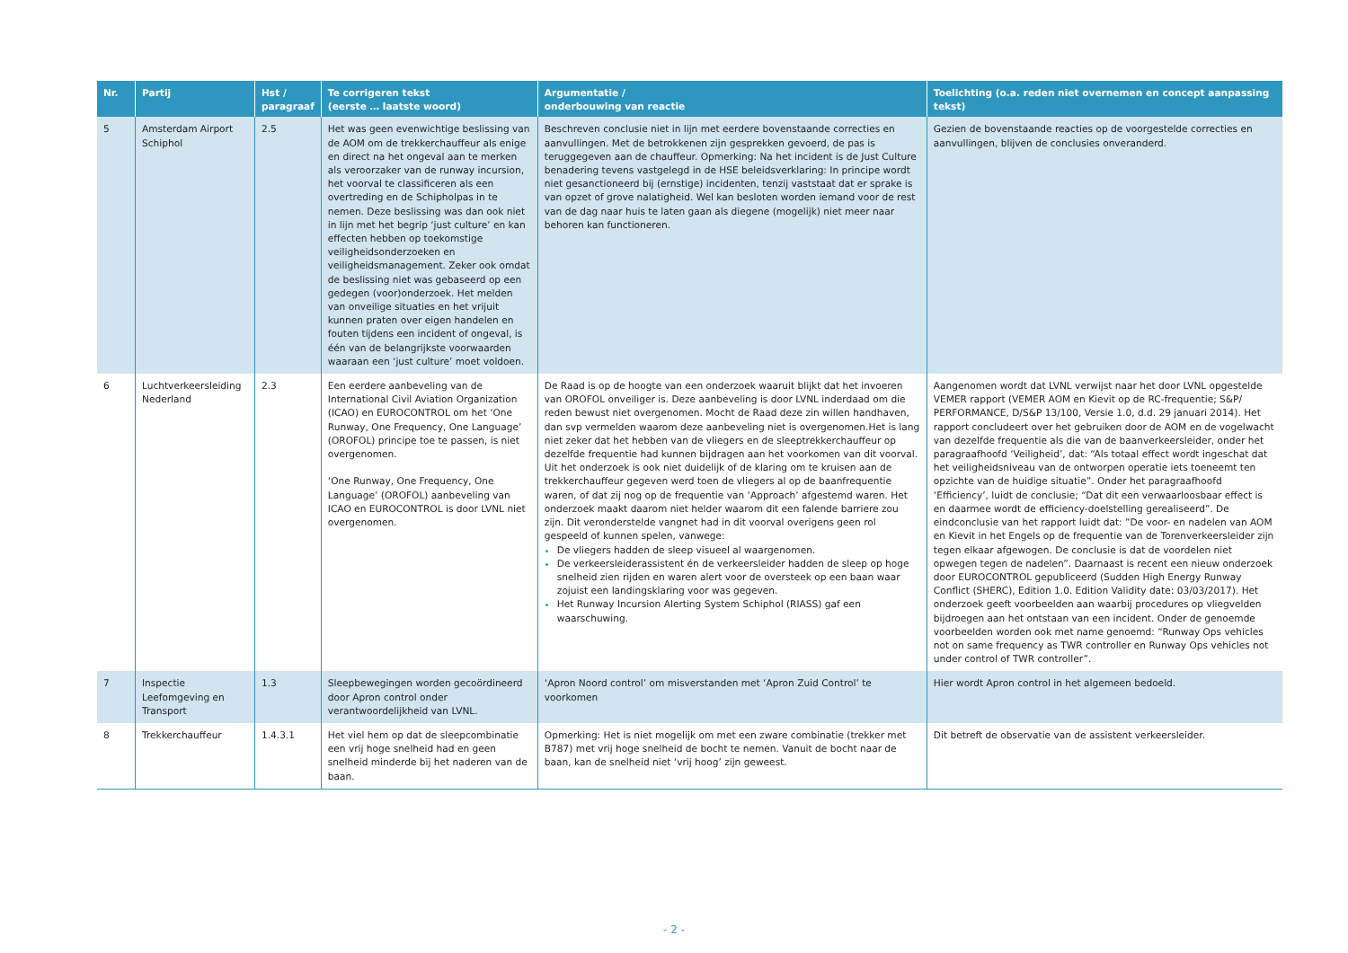| Nr. | Partij | Hst / paragraaf | Te corrigeren tekst (eerste … laatste woord) | Argumentatie / onderbouwing van reactie | Toelichting (o.a. reden niet overnemen en concept aanpassing tekst) |
| --- | --- | --- | --- | --- | --- |
| 5 | Amsterdam Airport Schiphol | 2.5 | Het was geen evenwichtige beslissing van de AOM om de trekkerchauffeur als enige en direct na het ongeval aan te merken als veroorzaker van de runway incursion, het voorval te classificeren als een overtreding en de Schipholpas in te nemen. Deze beslissing was dan ook niet in lijn met het begrip ‘just culture’ en kan effecten hebben op toekomstige veiligheidsonderzoeken en veiligheidsmanagement. Zeker ook omdat de beslissing niet was gebaseerd op een gedegen (voor)onderzoek. Het melden van onveilige situaties en het vrijuit kunnen praten over eigen handelen en fouten tijdens een incident of ongeval, is één van de belangrijkste voorwaarden waaraan een ‘just culture’ moet voldoen. | Beschreven conclusie niet in lijn met eerdere bovenstaande correcties en aanvullingen. Met de betrokkenen zijn gesprekken gevoerd, de pas is teruggegeven aan de chauffeur. Opmerking: Na het incident is de Just Culture benadering tevens vastgelegd in de HSE beleidsverklaring: In principe wordt niet gesanctioneerd bij (ernstige) incidenten, tenzij vaststaat dat er sprake is van opzet of grove nalatigheid. Wel kan besloten worden iemand voor de rest van de dag naar huis te laten gaan als diegene (mogelijk) niet meer naar behoren kan functioneren. | Gezien de bovenstaande reacties op de voorgestelde correcties en aanvullingen, blijven de conclusies onveranderd. |
| 6 | Luchtverkeersleiding Nederland | 2.3 | Een eerdere aanbeveling van de International Civil Aviation Organization (ICAO) en EUROCONTROL om het ‘One Runway, One Frequency, One Language’ (OROFOL) principe toe te passen, is niet overgenomen. ‘One Runway, One Frequency, One Language’ (OROFOL) aanbeveling van ICAO en EUROCONTROL is door LVNL niet overgenomen. | De Raad is op de hoogte van een onderzoek waaruit blijkt dat het invoeren van OROFOL onveiliger is. Deze aanbeveling is door LVNL inderdaad om die reden bewust niet overgenomen. Mocht de Raad deze zin willen handhaven, dan svp vermelden waarom deze aanbeveling niet is overgenomen.Het is lang niet zeker dat het hebben van de vliegers en de sleeptrekkerchauffeur op dezelfde frequentie had kunnen bijdragen aan het voorkomen van dit voorval. Uit het onderzoek is ook niet duidelijk of de klaring om te kruisen aan de trekkerchauffeur gegeven werd toen de vliegers al op de baanfrequentie waren, of dat zij nog op de frequentie van ‘Approach’ afgestemd waren. Het onderzoek maakt daarom niet helder waarom dit een falende barriere zou zijn. Dit veronderstelde vangnet had in dit voorval overigens geen rol gespeeld of kunnen spelen, vanwege: De vliegers hadden de sleep visueel al waargenomen. De verkeersleiderassistent én de verkeersleider hadden de sleep op hoge snelheid zien rijden en waren alert voor de oversteek op een baan waar zojuist een landingsklaring voor was gegeven. Het Runway Incursion Alerting System Schiphol (RIASS) gaf een waarschuwing. | Aangenomen wordt dat LVNL verwijst naar het door LVNL opgestelde VEMER rapport (VEMER AOM en Kievit op de RC-frequentie; S&P/ PERFORMANCE, D/S&P 13/100, Versie 1.0, d.d. 29 januari 2014). Het rapport concludeert over het gebruiken door de AOM en de vogelwacht van dezelfde frequentie als die van de baanverkeersleider, onder het paragraafhoofd ‘Veiligheid’, dat: “Als totaal effect wordt ingeschat dat het veiligheidsniveau van de ontworpen operatie iets toeneemt ten opzichte van de huidige situatie”. Onder het paragraafhoofd ‘Efficiency’, luidt de conclusie; “Dat dit een verwaarloosbaar effect is en daarmee wordt de efficiency-doelstelling gerealiseerd”. De eindconclusie van het rapport luidt dat: ”De voor- en nadelen van AOM en Kievit in het Engels op de frequentie van de Torenverkeersleider zijn tegen elkaar afgewogen. De conclusie is dat de voordelen niet opwegen tegen de nadelen”. Daarnaast is recent een nieuw onderzoek door EUROCONTROL gepubliceerd (Sudden High Energy Runway Conflict (SHERC), Edition 1.0. Edition Validity date: 03/03/2017). Het onderzoek geeft voorbeelden aan waarbij procedures op vliegvelden bijdroegen aan het ontstaan van een incident. Onder de genoemde voorbeelden worden ook met name genoemd: “Runway Ops vehicles not on same frequency as TWR controller en Runway Ops vehicles not under control of TWR controller”. |
| 7 | Inspectie Leefomgeving en Transport | 1.3 | Sleepbewegingen worden gecoördineerd door Apron control onder verantwoordelijkheid van LVNL. | ‘Apron Noord control’ om misverstanden met ‘Apron Zuid Control’ te voorkomen | Hier wordt Apron control in het algemeen bedoeld. |
| 8 | Trekkerchauffeur | 1.4.3.1 | Het viel hem op dat de sleepcombinatie een vrij hoge snelheid had en geen snelheid minderde bij het naderen van de baan. | Opmerking: Het is niet mogelijk om met een zware combinatie (trekker met B787) met vrij hoge snelheid de bocht te nemen. Vanuit de bocht naar de baan, kan de snelheid niet ‘vrij hoog’ zijn geweest. | Dit betreft de observatie van de assistent verkeersleider. |
- 2 -